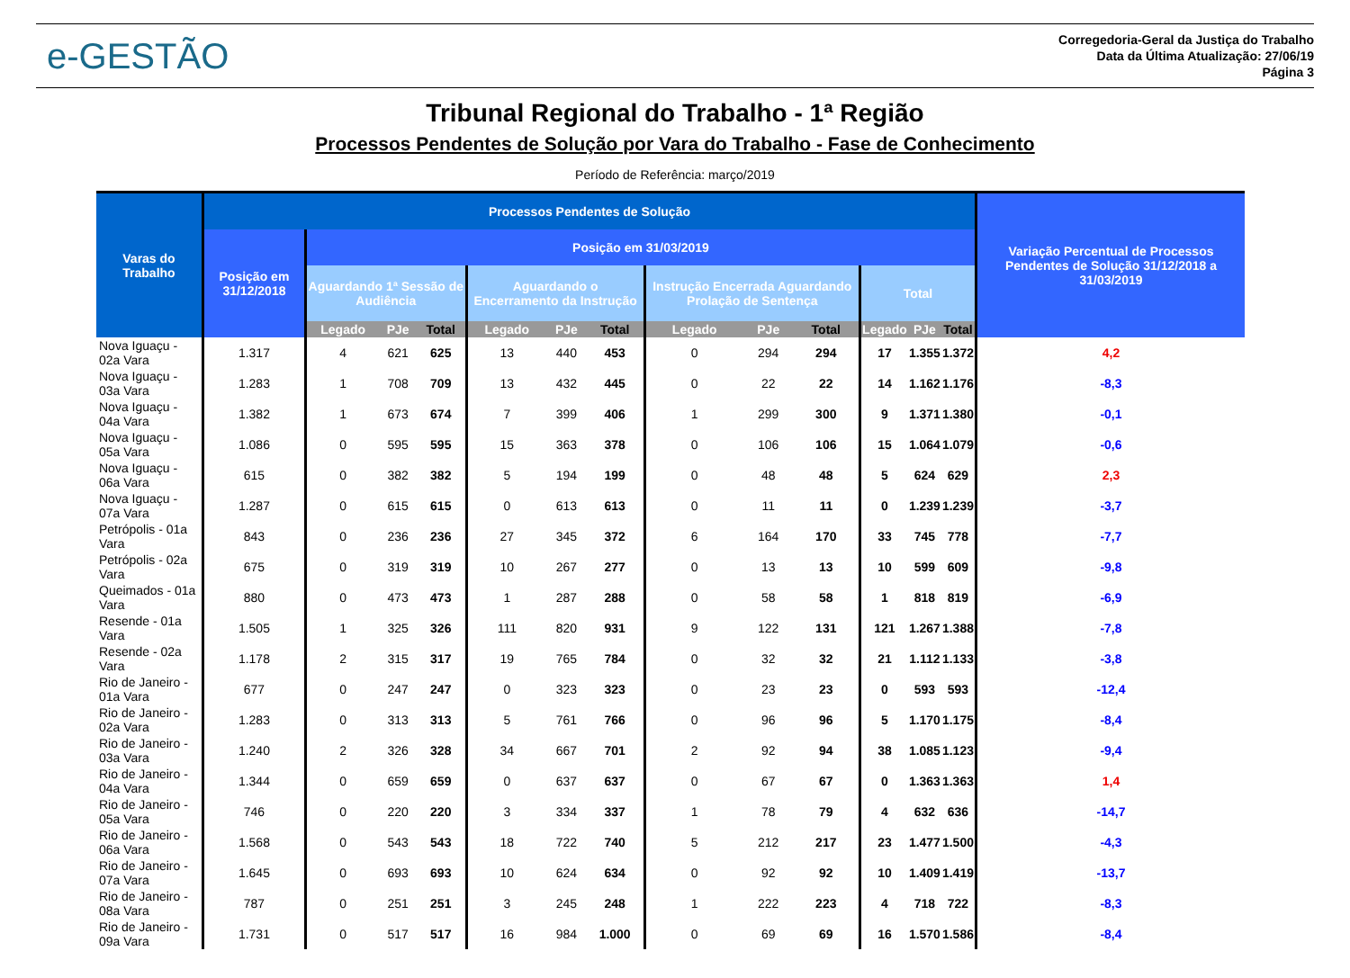e-GESTÃO
Corregedoria-Geral da Justiça do Trabalho
Data da Última Atualização: 27/06/19
Página 3
Tribunal Regional do Trabalho - 1ª Região
Processos Pendentes de Solução por Vara do Trabalho - Fase de Conhecimento
Período de Referência: março/2019
| Varas do Trabalho | Processos Pendentes de Solução | | | | | | | | | | | | | Variação Percentual de Processos Pendentes de Solução 31/12/2018 a 31/03/2019 |
| --- | --- | --- | --- | --- | --- | --- | --- | --- | --- | --- | --- | --- | --- | --- |
| | Posição em 31/12/2018 | Posição em 31/03/2019 | | | | | | | | | | | | |
| | | Aguardando 1ª Sessão de Audiência | | | Aguardando o Encerramento da Instrução | | | Instrução Encerrada Aguardando Prolação de Sentença | | | Total | | | |
| | | Legado | PJe | Total | Legado | PJe | Total | Legado | PJe | Total | Legado | PJe | Total | |
| Nova Iguaçu - 02a Vara | 1.317 | 4 | 621 | 625 | 13 | 440 | 453 | 0 | 294 | 294 | 17 | 1.355 | 1.372 | 4,2 |
| Nova Iguaçu - 03a Vara | 1.283 | 1 | 708 | 709 | 13 | 432 | 445 | 0 | 22 | 22 | 14 | 1.162 | 1.176 | -8,3 |
| Nova Iguaçu - 04a Vara | 1.382 | 1 | 673 | 674 | 7 | 399 | 406 | 1 | 299 | 300 | 9 | 1.371 | 1.380 | -0,1 |
| Nova Iguaçu - 05a Vara | 1.086 | 0 | 595 | 595 | 15 | 363 | 378 | 0 | 106 | 106 | 15 | 1.064 | 1.079 | -0,6 |
| Nova Iguaçu - 06a Vara | 615 | 0 | 382 | 382 | 5 | 194 | 199 | 0 | 48 | 48 | 5 | 624 | 629 | 2,3 |
| Nova Iguaçu - 07a Vara | 1.287 | 0 | 615 | 615 | 0 | 613 | 613 | 0 | 11 | 11 | 0 | 1.239 | 1.239 | -3,7 |
| Petrópolis - 01a Vara | 843 | 0 | 236 | 236 | 27 | 345 | 372 | 6 | 164 | 170 | 33 | 745 | 778 | -7,7 |
| Petrópolis - 02a Vara | 675 | 0 | 319 | 319 | 10 | 267 | 277 | 0 | 13 | 13 | 10 | 599 | 609 | -9,8 |
| Queimados - 01a Vara | 880 | 0 | 473 | 473 | 1 | 287 | 288 | 0 | 58 | 58 | 1 | 818 | 819 | -6,9 |
| Resende - 01a Vara | 1.505 | 1 | 325 | 326 | 111 | 820 | 931 | 9 | 122 | 131 | 121 | 1.267 | 1.388 | -7,8 |
| Resende - 02a Vara | 1.178 | 2 | 315 | 317 | 19 | 765 | 784 | 0 | 32 | 32 | 21 | 1.112 | 1.133 | -3,8 |
| Rio de Janeiro - 01a Vara | 677 | 0 | 247 | 247 | 0 | 323 | 323 | 0 | 23 | 23 | 0 | 593 | 593 | -12,4 |
| Rio de Janeiro - 02a Vara | 1.283 | 0 | 313 | 313 | 5 | 761 | 766 | 0 | 96 | 96 | 5 | 1.170 | 1.175 | -8,4 |
| Rio de Janeiro - 03a Vara | 1.240 | 2 | 326 | 328 | 34 | 667 | 701 | 2 | 92 | 94 | 38 | 1.085 | 1.123 | -9,4 |
| Rio de Janeiro - 04a Vara | 1.344 | 0 | 659 | 659 | 0 | 637 | 637 | 0 | 67 | 67 | 0 | 1.363 | 1.363 | 1,4 |
| Rio de Janeiro - 05a Vara | 746 | 0 | 220 | 220 | 3 | 334 | 337 | 1 | 78 | 79 | 4 | 632 | 636 | -14,7 |
| Rio de Janeiro - 06a Vara | 1.568 | 0 | 543 | 543 | 18 | 722 | 740 | 5 | 212 | 217 | 23 | 1.477 | 1.500 | -4,3 |
| Rio de Janeiro - 07a Vara | 1.645 | 0 | 693 | 693 | 10 | 624 | 634 | 0 | 92 | 92 | 10 | 1.409 | 1.419 | -13,7 |
| Rio de Janeiro - 08a Vara | 787 | 0 | 251 | 251 | 3 | 245 | 248 | 1 | 222 | 223 | 4 | 718 | 722 | -8,3 |
| Rio de Janeiro - 09a Vara | 1.731 | 0 | 517 | 517 | 16 | 984 | 1.000 | 0 | 69 | 69 | 16 | 1.570 | 1.586 | -8,4 |